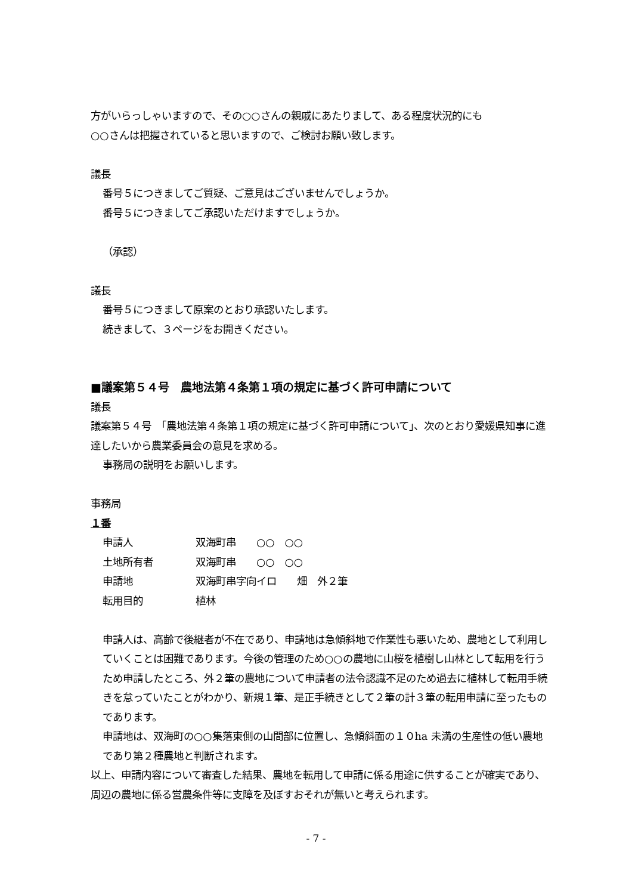方がいらっしゃいますので、その○○さんの親戚にあたりまして、ある程度状況的にも
○○さんは把握されていると思いますので、ご検討お願い致します。
議長
番号５につきましてご質疑、ご意見はございませんでしょうか。
番号５につきましてご承認いただけますでしょうか。
（承認）
議長
番号５につきまして原案のとおり承認いたします。
続きまして、３ページをお開きください。
■議案第５４号　農地法第４条第１項の規定に基づく許可申請について
議長
議案第５４号　「農地法第４条第１項の規定に基づく許可申請について」、次のとおり愛媛県知事に進達したいから農業委員会の意見を求める。
事務局の説明をお願いします。
事務局
１番
申請人 双海町串　　○○　○○
土地所有者 双海町串　　○○　○○
申請地 双海町串字向イロ　　畑　外２筆
転用目的 植林
申請人は、高齢で後継者が不在であり、申請地は急傾斜地で作業性も悪いため、農地として利用していくことは困難であります。今後の管理のため○○の農地に山桜を植樹し山林として転用を行うため申請したところ、外２筆の農地について申請者の法令認識不足のため過去に植林して転用手続きを怠っていたことがわかり、新規１筆、是正手続きとして２筆の計３筆の転用申請に至ったものであります。
申請地は、双海町の○○集落東側の山間部に位置し、急傾斜面の１０ha 未満の生産性の低い農地であり第２種農地と判断されます。
以上、申請内容について審査した結果、農地を転用して申請に係る用途に供することが確実であり、周辺の農地に係る営農条件等に支障を及ぼすおそれが無いと考えられます。
- 7 -